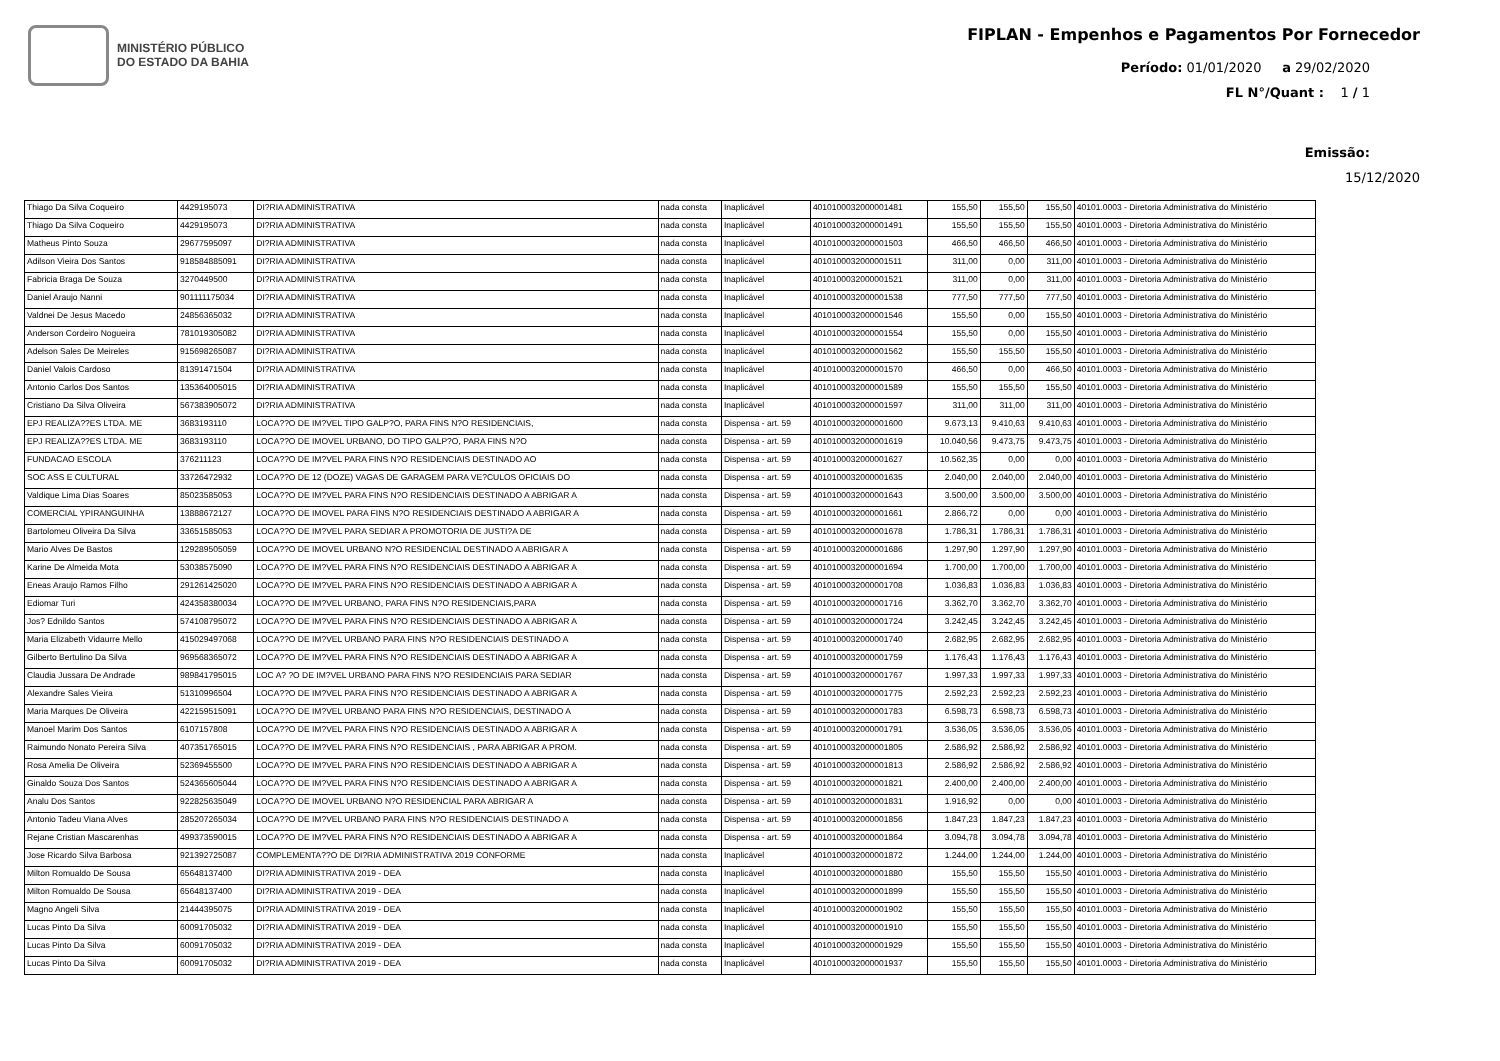MINISTÉRIO PÚBLICO
DO ESTADO DA BAHIA
FIPLAN - Empenhos e Pagamentos Por Fornecedor
Período: 01/01/2020 a 29/02/2020
FL N°/Quant : 1 / 1
Emissão:
15/12/2020
| Thiago Da Silva Coqueiro | 4429195073 | DI?RIA ADMINISTRATIVA | nada consta | Inaplicável | 4010100032000001481 | 155,50 | 155,50 | 155,50 | 40101.0003 - Diretoria Administrativa do Ministério |
| Thiago Da Silva Coqueiro | 4429195073 | DI?RIA ADMINISTRATIVA | nada consta | Inaplicável | 4010100032000001491 | 155,50 | 155,50 | 155,50 | 40101.0003 - Diretoria Administrativa do Ministério |
| Matheus Pinto Souza | 29677595097 | DI?RIA ADMINISTRATIVA | nada consta | Inaplicável | 4010100032000001503 | 466,50 | 466,50 | 466,50 | 40101.0003 - Diretoria Administrativa do Ministério |
| Adilson Vieira Dos Santos | 918584885091 | DI?RIA ADMINISTRATIVA | nada consta | Inaplicável | 4010100032000001511 | 311,00 | 0,00 | 311,00 | 40101.0003 - Diretoria Administrativa do Ministério |
| Fabricia Braga De Souza | 3270449500 | DI?RIA ADMINISTRATIVA | nada consta | Inaplicável | 4010100032000001521 | 311,00 | 0,00 | 311,00 | 40101.0003 - Diretoria Administrativa do Ministério |
| Daniel Araujo Nanni | 901111175034 | DI?RIA ADMINISTRATIVA | nada consta | Inaplicável | 4010100032000001538 | 777,50 | 777,50 | 777,50 | 40101.0003 - Diretoria Administrativa do Ministério |
| Valdnei De Jesus Macedo | 24856365032 | DI?RIA ADMINISTRATIVA | nada consta | Inaplicável | 4010100032000001546 | 155,50 | 0,00 | 155,50 | 40101.0003 - Diretoria Administrativa do Ministério |
| Anderson Cordeiro Nogueira | 781019305082 | DI?RIA ADMINISTRATIVA | nada consta | Inaplicável | 4010100032000001554 | 155,50 | 0,00 | 155,50 | 40101.0003 - Diretoria Administrativa do Ministério |
| Adelson Sales De Meireles | 915698265087 | DI?RIA ADMINISTRATIVA | nada consta | Inaplicável | 4010100032000001562 | 155,50 | 155,50 | 155,50 | 40101.0003 - Diretoria Administrativa do Ministério |
| Daniel Valois Cardoso | 81391471504 | DI?RIA ADMINISTRATIVA | nada consta | Inaplicável | 4010100032000001570 | 466,50 | 0,00 | 466,50 | 40101.0003 - Diretoria Administrativa do Ministério |
| Antonio Carlos Dos Santos | 135364005015 | DI?RIA ADMINISTRATIVA | nada consta | Inaplicável | 4010100032000001589 | 155,50 | 155,50 | 155,50 | 40101.0003 - Diretoria Administrativa do Ministério |
| Cristiano Da Silva Oliveira | 567383905072 | DI?RIA ADMINISTRATIVA | nada consta | Inaplicável | 4010100032000001597 | 311,00 | 311,00 | 311,00 | 40101.0003 - Diretoria Administrativa do Ministério |
| EPJ REALIZA??ES LTDA. ME | 3683193110 | LOCA??O DE IM?VEL TIPO GALP?O, PARA FINS N?O RESIDENCIAIS, | nada consta | Dispensa - art. 59 | 4010100032000001600 | 9.673,13 | 9.410,63 | 9.410,63 | 40101.0003 - Diretoria Administrativa do Ministério |
| EPJ REALIZA??ES LTDA. ME | 3683193110 | LOCA??O DE IMOVEL URBANO, DO TIPO GALP?O, PARA FINS N?O | nada consta | Dispensa - art. 59 | 4010100032000001619 | 10.040,56 | 9.473,75 | 9.473,75 | 40101.0003 - Diretoria Administrativa do Ministério |
| FUNDACAO ESCOLA | 376211123 | LOCA??O DE IM?VEL PARA FINS N?O RESIDENCIAIS DESTINADO AO | nada consta | Dispensa - art. 59 | 4010100032000001627 | 10.562,35 | 0,00 | 0,00 | 40101.0003 - Diretoria Administrativa do Ministério |
| SOC ASS E CULTURAL | 33726472932 | LOCA??O DE 12 (DOZE) VAGAS DE GARAGEM PARA VE?CULOS OFICIAIS DO | nada consta | Dispensa - art. 59 | 4010100032000001635 | 2.040,00 | 2.040,00 | 2.040,00 | 40101.0003 - Diretoria Administrativa do Ministério |
| Valdique Lima Dias Soares | 85023585053 | LOCA??O DE IM?VEL PARA FINS N?O RESIDENCIAIS DESTINADO A ABRIGAR A | nada consta | Dispensa - art. 59 | 4010100032000001643 | 3.500,00 | 3.500,00 | 3.500,00 | 40101.0003 - Diretoria Administrativa do Ministério |
| COMERCIAL YPIRANGUINHA | 13888672127 | LOCA??O DE IMOVEL PARA FINS N?O RESIDENCIAIS DESTINADO A ABRIGAR A | nada consta | Dispensa - art. 59 | 4010100032000001661 | 2.866,72 | 0,00 | 0,00 | 40101.0003 - Diretoria Administrativa do Ministério |
| Bartolomeu Oliveira Da Silva | 33651585053 | LOCA??O DE IM?VEL PARA SEDIAR A PROMOTORIA DE JUSTI?A DE | nada consta | Dispensa - art. 59 | 4010100032000001678 | 1.786,31 | 1.786,31 | 1.786,31 | 40101.0003 - Diretoria Administrativa do Ministério |
| Mario Alves De Bastos | 129289505059 | LOCA??O DE IMOVEL URBANO N?O RESIDENCIAL DESTINADO A ABRIGAR A | nada consta | Dispensa - art. 59 | 4010100032000001686 | 1.297,90 | 1.297,90 | 1.297,90 | 40101.0003 - Diretoria Administrativa do Ministério |
| Karine De Almeida Mota | 53038575090 | LOCA??O DE IM?VEL PARA FINS N?O RESIDENCIAIS DESTINADO A ABRIGAR A | nada consta | Dispensa - art. 59 | 4010100032000001694 | 1.700,00 | 1.700,00 | 1.700,00 | 40101.0003 - Diretoria Administrativa do Ministério |
| Eneas Araujo Ramos Filho | 291261425020 | LOCA??O DE IM?VEL PARA FINS N?O RESIDENCIAIS DESTINADO A ABRIGAR A | nada consta | Dispensa - art. 59 | 4010100032000001708 | 1.036,83 | 1.036,83 | 1.036,83 | 40101.0003 - Diretoria Administrativa do Ministério |
| Ediomar Turi | 424358380034 | LOCA??O DE IM?VEL URBANO, PARA FINS N?O RESIDENCIAIS,PARA | nada consta | Dispensa - art. 59 | 4010100032000001716 | 3.362,70 | 3.362,70 | 3.362,70 | 40101.0003 - Diretoria Administrativa do Ministério |
| Jos? Ednildo Santos | 574108795072 | LOCA??O DE IM?VEL PARA FINS N?O RESIDENCIAIS DESTINADO A ABRIGAR A | nada consta | Dispensa - art. 59 | 4010100032000001724 | 3.242,45 | 3.242,45 | 3.242,45 | 40101.0003 - Diretoria Administrativa do Ministério |
| Maria Elizabeth Vidaurre Mello | 415029497068 | LOCA??O DE IM?VEL URBANO PARA FINS N?O RESIDENCIAIS DESTINADO A | nada consta | Dispensa - art. 59 | 4010100032000001740 | 2.682,95 | 2.682,95 | 2.682,95 | 40101.0003 - Diretoria Administrativa do Ministério |
| Gilberto Bertulino Da Silva | 969568365072 | LOCA??O DE IM?VEL PARA FINS N?O RESIDENCIAIS DESTINADO A ABRIGAR A | nada consta | Dispensa - art. 59 | 4010100032000001759 | 1.176,43 | 1.176,43 | 1.176,43 | 40101.0003 - Diretoria Administrativa do Ministério |
| Claudia Jussara De Andrade | 989841795015 | LOC A? ?O DE IM?VEL URBANO PARA FINS N?O RESIDENCIAIS PARA SEDIAR | nada consta | Dispensa - art. 59 | 4010100032000001767 | 1.997,33 | 1.997,33 | 1.997,33 | 40101.0003 - Diretoria Administrativa do Ministério |
| Alexandre Sales Vieira | 51310996504 | LOCA??O DE IM?VEL PARA FINS N?O RESIDENCIAIS DESTINADO A ABRIGAR A | nada consta | Dispensa - art. 59 | 4010100032000001775 | 2.592,23 | 2.592,23 | 2.592,23 | 40101.0003 - Diretoria Administrativa do Ministério |
| Maria Marques De Oliveira | 422159515091 | LOCA??O DE IM?VEL URBANO PARA FINS N?O RESIDENCIAIS, DESTINADO A | nada consta | Dispensa - art. 59 | 4010100032000001783 | 6.598,73 | 6.598,73 | 6.598,73 | 40101.0003 - Diretoria Administrativa do Ministério |
| Manoel Marim Dos Santos | 6107157808 | LOCA??O DE IM?VEL PARA FINS N?O RESIDENCIAIS DESTINADO A ABRIGAR A | nada consta | Dispensa - art. 59 | 4010100032000001791 | 3.536,05 | 3.536,05 | 3.536,05 | 40101.0003 - Diretoria Administrativa do Ministério |
| Raimundo Nonato Pereira Silva | 407351765015 | LOCA??O DE IM?VEL PARA FINS N?O RESIDENCIAIS , PARA ABRIGAR A PROM. | nada consta | Dispensa - art. 59 | 4010100032000001805 | 2.586,92 | 2.586,92 | 2.586,92 | 40101.0003 - Diretoria Administrativa do Ministério |
| Rosa Amelia De Oliveira | 52369455500 | LOCA??O DE IM?VEL PARA FINS N?O RESIDENCIAIS DESTINADO A ABRIGAR A | nada consta | Dispensa - art. 59 | 4010100032000001813 | 2.586,92 | 2.586,92 | 2.586,92 | 40101.0003 - Diretoria Administrativa do Ministério |
| Ginaldo Souza Dos Santos | 524365605044 | LOCA??O DE IM?VEL PARA FINS N?O RESIDENCIAIS DESTINADO A ABRIGAR A | nada consta | Dispensa - art. 59 | 4010100032000001821 | 2.400,00 | 2.400,00 | 2.400,00 | 40101.0003 - Diretoria Administrativa do Ministério |
| Analu Dos Santos | 922825635049 | LOCA??O DE IMOVEL URBANO N?O RESIDENCIAL PARA ABRIGAR A | nada consta | Dispensa - art. 59 | 4010100032000001831 | 1.916,92 | 0,00 | 0,00 | 40101.0003 - Diretoria Administrativa do Ministério |
| Antonio Tadeu Viana Alves | 285207265034 | LOCA??O DE IM?VEL URBANO PARA FINS N?O RESIDENCIAIS DESTINADO A | nada consta | Dispensa - art. 59 | 4010100032000001856 | 1.847,23 | 1.847,23 | 1.847,23 | 40101.0003 - Diretoria Administrativa do Ministério |
| Rejane Cristian Mascarenhas | 499373590015 | LOCA??O DE IM?VEL PARA FINS N?O RESIDENCIAIS DESTINADO A ABRIGAR A | nada consta | Dispensa - art. 59 | 4010100032000001864 | 3.094,78 | 3.094,78 | 3.094,78 | 40101.0003 - Diretoria Administrativa do Ministério |
| Jose Ricardo Silva Barbosa | 921392725087 | COMPLEMENTA??O DE DI?RIA ADMINISTRATIVA 2019 CONFORME | nada consta | Inaplicável | 4010100032000001872 | 1.244,00 | 1.244,00 | 1.244,00 | 40101.0003 - Diretoria Administrativa do Ministério |
| Milton Romualdo De Sousa | 65648137400 | DI?RIA ADMINISTRATIVA 2019 - DEA | nada consta | Inaplicável | 4010100032000001880 | 155,50 | 155,50 | 155,50 | 40101.0003 - Diretoria Administrativa do Ministério |
| Milton Romualdo De Sousa | 65648137400 | DI?RIA ADMINISTRATIVA 2019 - DEA | nada consta | Inaplicável | 4010100032000001899 | 155,50 | 155,50 | 155,50 | 40101.0003 - Diretoria Administrativa do Ministério |
| Magno Angeli Silva | 21444395075 | DI?RIA ADMINISTRATIVA 2019 - DEA | nada consta | Inaplicável | 4010100032000001902 | 155,50 | 155,50 | 155,50 | 40101.0003 - Diretoria Administrativa do Ministério |
| Lucas Pinto Da Silva | 60091705032 | DI?RIA ADMINISTRATIVA 2019 - DEA | nada consta | Inaplicável | 4010100032000001910 | 155,50 | 155,50 | 155,50 | 40101.0003 - Diretoria Administrativa do Ministério |
| Lucas Pinto Da Silva | 60091705032 | DI?RIA ADMINISTRATIVA 2019 - DEA | nada consta | Inaplicável | 4010100032000001929 | 155,50 | 155,50 | 155,50 | 40101.0003 - Diretoria Administrativa do Ministério |
| Lucas Pinto Da Silva | 60091705032 | DI?RIA ADMINISTRATIVA 2019 - DEA | nada consta | Inaplicável | 4010100032000001937 | 155,50 | 155,50 | 155,50 | 40101.0003 - Diretoria Administrativa do Ministério |